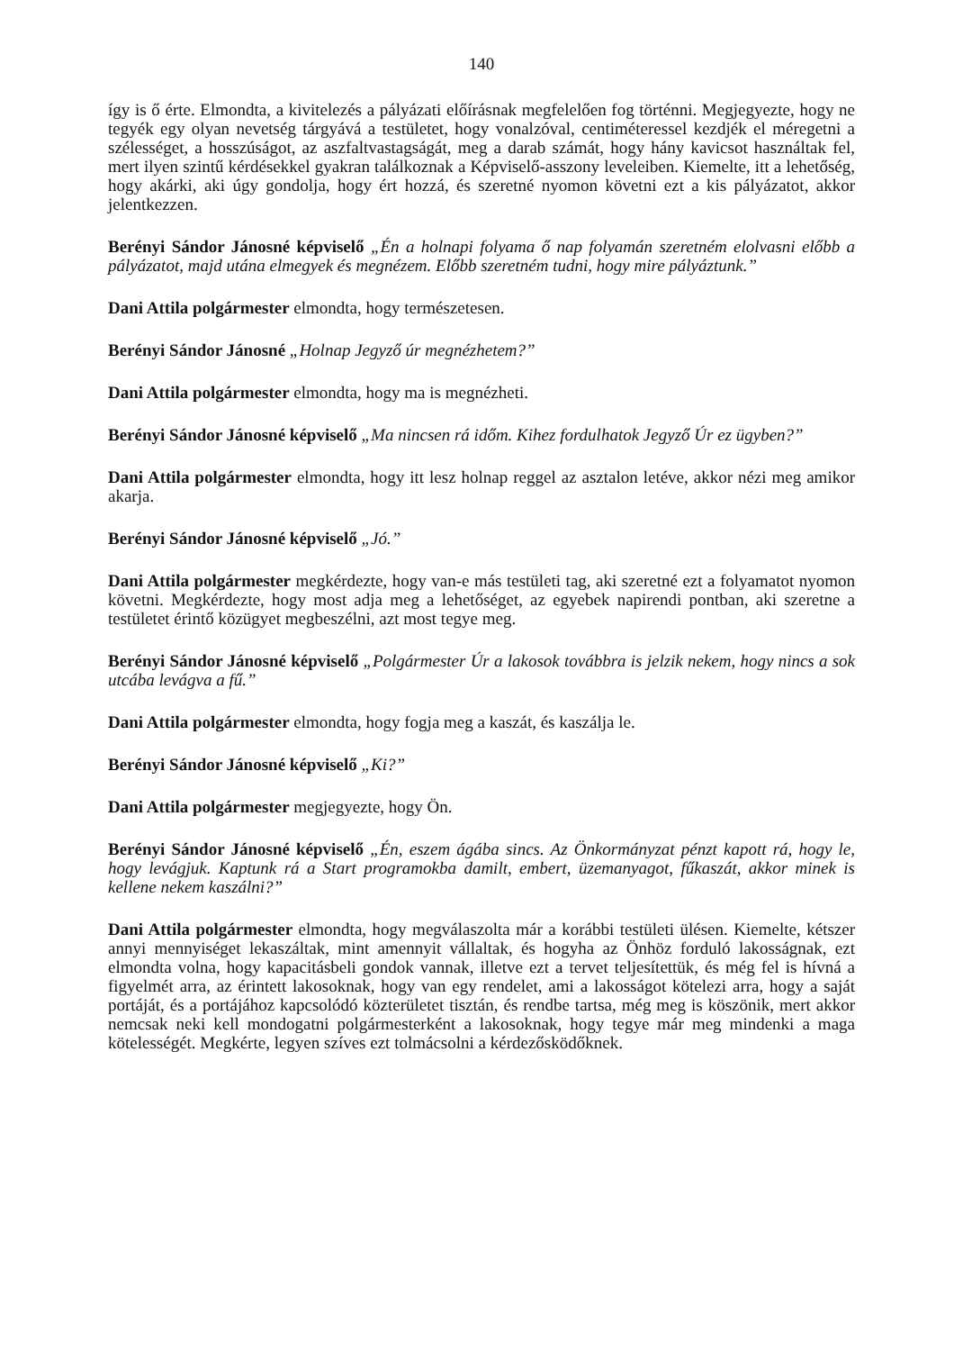140
így is ő érte. Elmondta, a kivitelezés a pályázati előírásnak megfelelően fog történni. Megjegyezte, hogy ne tegyék egy olyan nevetség tárgyává a testületet, hogy vonalzóval, centiméteressel kezdjék el méregetni a szélességet, a hosszúságot, az aszfaltvastagságát, meg a darab számát, hogy hány kavicsot használtak fel, mert ilyen szintű kérdésekkel gyakran találkoznak a Képviselő-asszony leveleiben. Kiemelte, itt a lehetőség, hogy akárki, aki úgy gondolja, hogy ért hozzá, és szeretné nyomon követni ezt a kis pályázatot, akkor jelentkezzen.
Berényi Sándor Jánosné képviselő „Én a holnapi folyama ő nap folyamán szeretném elolvasni előbb a pályázatot, majd utána elmegyek és megnézem. Előbb szeretném tudni, hogy mire pályáztunk.”
Dani Attila polgármester elmondta, hogy természetesen.
Berényi Sándor Jánosné „Holnap Jegyző úr megnézhetem?”
Dani Attila polgármester elmondta, hogy ma is megnézheti.
Berényi Sándor Jánosné képviselő „Ma nincsen rá időm. Kihez fordulhatok Jegyző Úr ez ügyben?”
Dani Attila polgármester elmondta, hogy itt lesz holnap reggel az asztalon letéve, akkor nézi meg amikor akarja.
Berényi Sándor Jánosné képviselő „Jó.”
Dani Attila polgármester megkérdezte, hogy van-e más testületi tag, aki szeretné ezt a folyamatot nyomon követni. Megkérdezte, hogy most adja meg a lehetőséget, az egyebek napirendi pontban, aki szeretne a testületet érintő közügyet megbeszélni, azt most tegye meg.
Berényi Sándor Jánosné képviselő „Polgármester Úr a lakosok továbbra is jelzik nekem, hogy nincs a sok utcába levágva a fű.”
Dani Attila polgármester elmondta, hogy fogja meg a kaszát, és kaszálja le.
Berényi Sándor Jánosné képviselő „Ki?”
Dani Attila polgármester megjegyezte, hogy Ön.
Berényi Sándor Jánosné képviselő „Én, eszem ágába sincs. Az Önkormányzat pénzt kapott rá, hogy le, hogy levágjuk. Kaptunk rá a Start programokba damilt, embert, üzemanyagot, fűkaszát, akkor minek is kellene nekem kaszálni?”
Dani Attila polgármester elmondta, hogy megválaszolta már a korábbi testületi ülésen. Kiemelte, kétszer annyi mennyiséget lekaszáltak, mint amennyit vállaltak, és hogyha az Önhöz forduló lakosságnak, ezt elmondta volna, hogy kapacitásbeli gondok vannak, illetve ezt a tervet teljesítettük, és még fel is hívná a figyelmét arra, az érintett lakosoknak, hogy van egy rendelet, ami a lakosságot kötelezi arra, hogy a saját portáját, és a portájához kapcsolódó közterületet tisztán, és rendbe tartsa, még meg is köszönik, mert akkor nemcsak neki kell mondogatni polgármesterként a lakosoknak, hogy tegye már meg mindenki a maga kötelességét. Megkérte, legyen szíves ezt tolmácsolni a kérdezősködőknek.